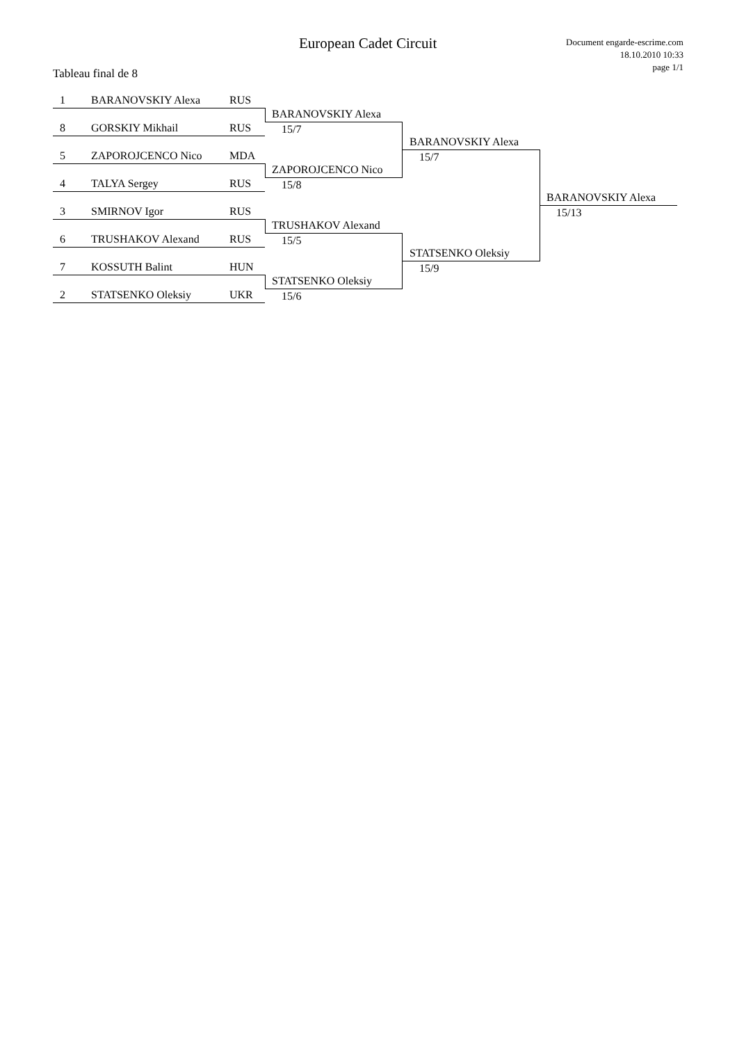European Cadet Circuit
Document engarde-escrime.com
18.10.2010 10:33
page 1/1
Tableau final de 8
1 BARANOVSKIY Alexa RUS
BARANOVSKIY Alexa
15/7
8 GORSKIY Mikhail RUS
5 ZAPOROJCENCO Nico MDA
ZAPOROJCENCO Nico
15/8
4 TALYA Sergey RUS
3 SMIRNOV Igor RUS
TRUSHAKOV Alexand
15/5
6 TRUSHAKOV Alexand RUS
7 KOSSUTH Balint HUN
STATSENKO Oleksiy
15/6
2 STATSENKO Oleksiy UKR
BARANOVSKIY Alexa
15/7
STATSENKO Oleksiy
15/9
BARANOVSKIY Alexa
15/13